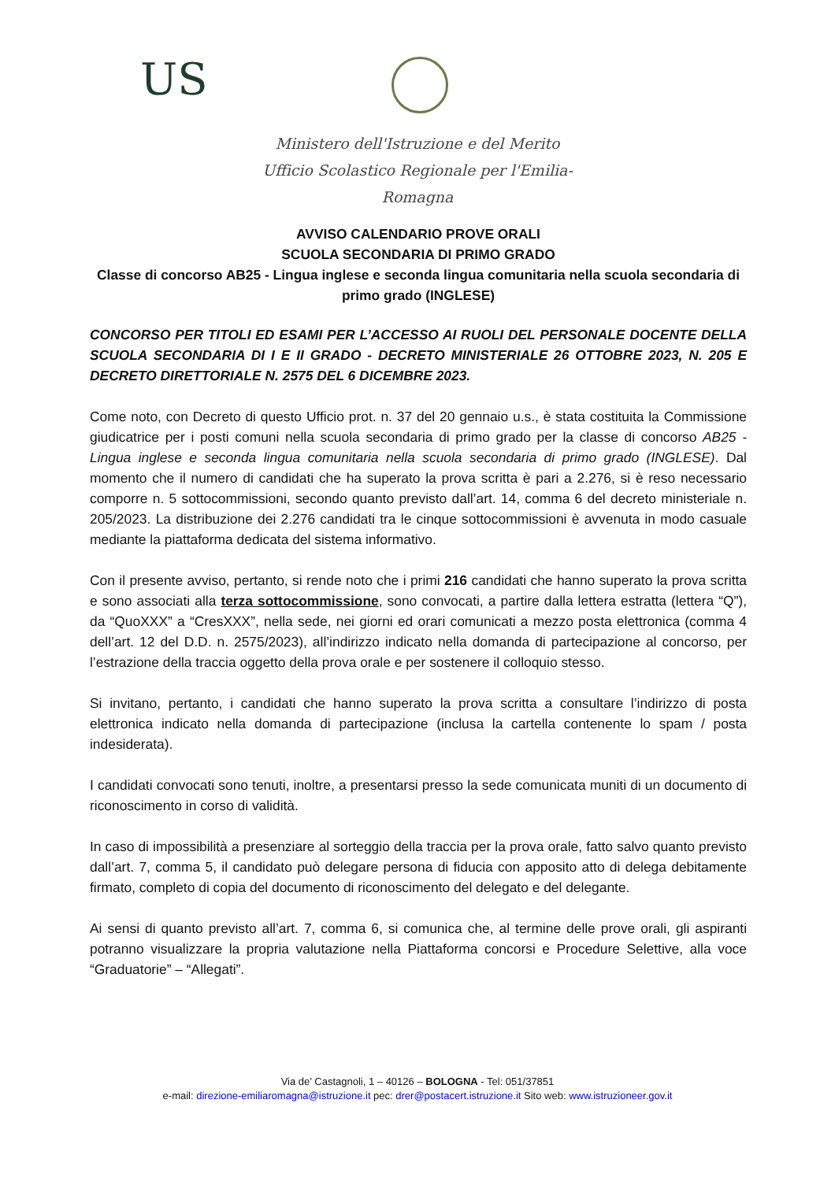US
Ministero dell'Istruzione e del Merito
Ufficio Scolastico Regionale per l'Emilia-Romagna
AVVISO CALENDARIO PROVE ORALI
SCUOLA SECONDARIA DI PRIMO GRADO
Classe di concorso AB25 - Lingua inglese e seconda lingua comunitaria nella scuola secondaria di primo grado (INGLESE)
CONCORSO PER TITOLI ED ESAMI PER L’ACCESSO AI RUOLI DEL PERSONALE DOCENTE DELLA SCUOLA SECONDARIA DI I E II GRADO - DECRETO MINISTERIALE 26 OTTOBRE 2023, N. 205 E DECRETO DIRETTORIALE N. 2575 DEL 6 DICEMBRE 2023.
Come noto, con Decreto di questo Ufficio prot. n. 37 del 20 gennaio u.s., è stata costituita la Commissione giudicatrice per i posti comuni nella scuola secondaria di primo grado per la classe di concorso AB25 - Lingua inglese e seconda lingua comunitaria nella scuola secondaria di primo grado (INGLESE). Dal momento che il numero di candidati che ha superato la prova scritta è pari a 2.276, si è reso necessario comporre n. 5 sottocommissioni, secondo quanto previsto dall’art. 14, comma 6 del decreto ministeriale n. 205/2023. La distribuzione dei 2.276 candidati tra le cinque sottocommissioni è avvenuta in modo casuale mediante la piattaforma dedicata del sistema informativo.
Con il presente avviso, pertanto, si rende noto che i primi 216 candidati che hanno superato la prova scritta e sono associati alla terza sottocommissione, sono convocati, a partire dalla lettera estratta (lettera “Q”), da “QuoXXX” a “CresXXX”, nella sede, nei giorni ed orari comunicati a mezzo posta elettronica (comma 4 dell’art. 12 del D.D. n. 2575/2023), all’indirizzo indicato nella domanda di partecipazione al concorso, per l’estrazione della traccia oggetto della prova orale e per sostenere il colloquio stesso.
Si invitano, pertanto, i candidati che hanno superato la prova scritta a consultare l’indirizzo di posta elettronica indicato nella domanda di partecipazione (inclusa la cartella contenente lo spam / posta indesiderata).
I candidati convocati sono tenuti, inoltre, a presentarsi presso la sede comunicata muniti di un documento di riconoscimento in corso di validità.
In caso di impossibilità a presenziare al sorteggio della traccia per la prova orale, fatto salvo quanto previsto dall’art. 7, comma 5, il candidato può delegare persona di fiducia con apposito atto di delega debitamente firmato, completo di copia del documento di riconoscimento del delegato e del delegante.
Ai sensi di quanto previsto all’art. 7, comma 6, si comunica che, al termine delle prove orali, gli aspiranti potranno visualizzare la propria valutazione nella Piattaforma concorsi e Procedure Selettive, alla voce “Graduatorie” – “Allegati”.
Via de’ Castagnoli, 1 – 40126 – BOLOGNA - Tel: 051/37851
e-mail: direzione-emiliaromagna@istruzione.it pec: drer@postacert.istruzione.it Sito web: www.istruzioneer.gov.it